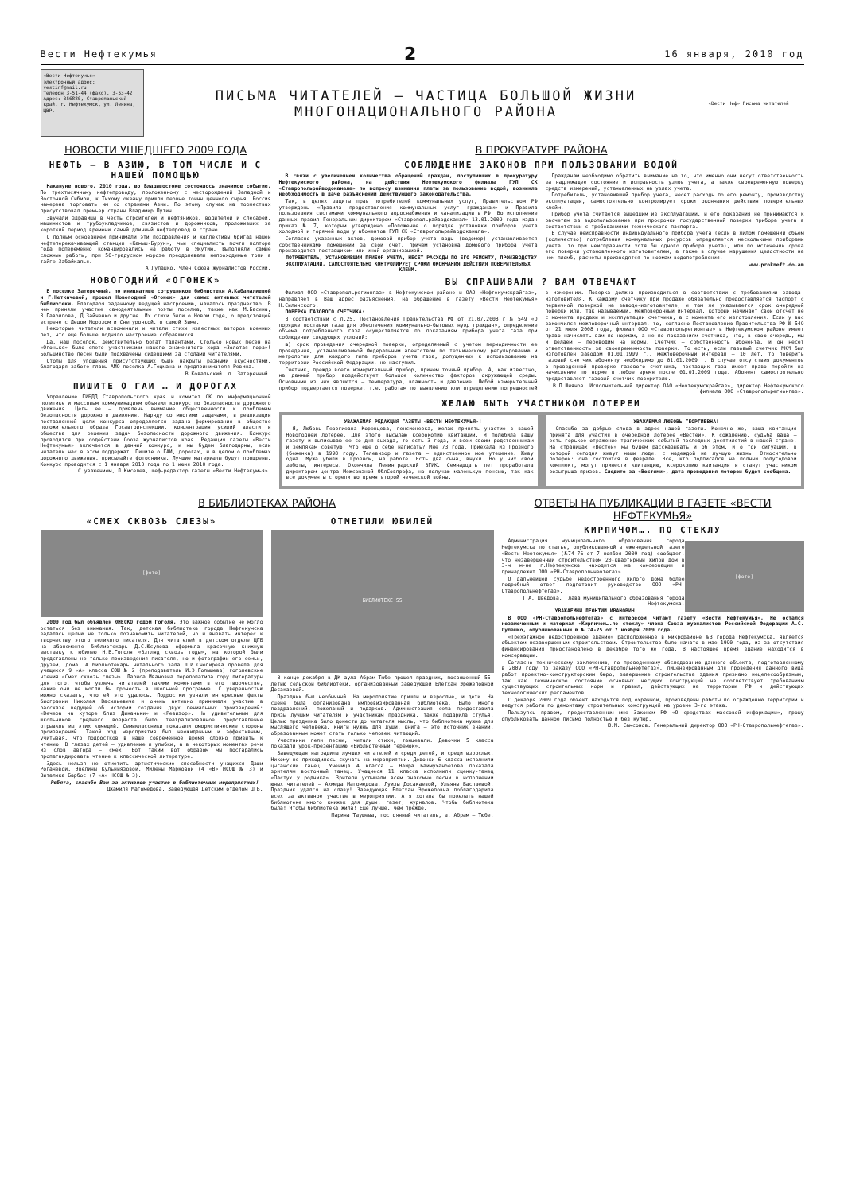Вести Нефтекумья 2 16 января, 2010 год
«Вести Нефтекумья»
электронный адрес: vestinf@mail.ru
Телефон 3-51-44 (факс), 3-53-42
Адрес: 356880, Ставропольский край, г. Нефтекумск, ул. Ленина, ЦВР.
ПИСЬМА ЧИТАТЕЛЕЙ – ЧАСТИЦА БОЛЬШОЙ ЖИЗНИ
МНОГОНАЦИОНАЛЬНОГО РАЙОНА
«Вести Неф» Письма читателей
НОВОСТИ УШЕДШЕГО 2009 ГОДА
НЕФТЬ – В АЗИЮ, В ТОМ ЧИСЛЕ И С НАШЕЙ ПОМОЩЬЮ
Накануне нового, 2010 года, во Владивостоке состоялось значимое событие. По трехтысячному нефтепроводу, проложенному с месторождений Западной и Восточной Сибири, к Тихому океану пришли первые тонны ценного сырья. Россия намерена торговать им со странами Азии. По этому случаю на торжествах присутствовал премьер страны Владимир Путин.
Звучали здравицы в честь строителей и нефтяников, водителей и слесарей, машинистов и трубоукладчиков, связистов и дорожников, проложивших за короткий период времени самый длинный нефтепровод в стране.
С полным основанием принимали эти поздравления и коллективы бригад нашей нефтеперекачивающей станции «Камыш-Бурун», чьи специалисты почти полтора года попеременно командировались на работу в Якутию. Выполняли самые сложные работы, при 50-градусном морозе преодолевали непроходимые топи в тайге Забайкалья.
А.Лупашко. Член Союза журналистов России.
НОВОГОДНИЙ «ОГОНЕК»
В поселке Затеречный, по инициативе сотрудников библиотеки А.Кабалалиевой и Г.Неткачевой, прошел Новогодний «Огонек» для самых активных читателей библиотеки. Благодаря заданному ведущей настроению, началось празднество. В нем приняли участие самодеятельные поэты поселка, такие как М.Басина, З.Гаврилова, Д.Зайченко и другие. Их стихи были о Новом годе, о предстоящей встрече с Дедом Морозом и Снегурочкой, о самой Зиме.
Некоторые читатели вспоминали и читали стихи известных авторов военных лет, что еще больше подняло настроение собравшихся.
Да, наш поселок, действительно богат талантами. Столько новых песен на «Огоньке» было спето участниками нашего знаменитого хора «Золотая пора»! Большинство песен были подхвачены сидевшими за столами читателями.
Столы для угощения присутствующих были накрыты разными вкусностями, благодаря заботе главы АМО поселка А.Гецмана и предпринимателя Ревина.
В.Ковальский. п. Затеречный.
ПИШИТЕ О ГАИ … И ДОРОГАХ
Управление ГИБДД Ставропольского края и комитет СК по информационной политике и массовым коммуникациям объявил конкурс по безопасности дорожного движения. Цель ее – привлечь внимание общественности к проблемам безопасности дорожного движения. Наряду со многими задачами, в реализации поставленной цели конкурса определяется задача формирования в обществе положительного образа Госавтоинспекции, концентрация усилий власти и общества для решения задач безопасности дорожного движения. Конкурс проводится при содействии Союза журналистов края. Редакция газеты «Вести Нефтекумья» включается в данный конкурс, и мы будем благодарны, если читатели нас в этом поддержат. Пишите о ГАИ, дорогах, и в целом о проблемах дорожного движения, присылайте фотоснимки. Лучшие материалы будут поощрены. Конкурс проводится с 1 января 2010 года по 1 июня 2010 года.
С уважением, Л.Киселев, шеф-редактор газеты «Вести Нефтекумья».
В ПРОКУРАТУРЕ РАЙОНА
СОБЛЮДЕНИЕ ЗАКОНОВ ПРИ ПОЛЬЗОВАНИИ ВОДОЙ
В связи с увеличением количества обращений граждан, поступивших в прокуратуру Нефтекумского района, на действия Нефтекумского филиала ГУП СК «Ставропольрайводоканала» по вопросу взимания платы за пользование водой, возникла необходимость в даче разъяснений действующего законодательства.
Так, в целях защиты прав потребителей коммунальных услуг, Правительством РФ утверждены «Правила предоставления коммунальных услуг гражданам» и Правила пользования системами коммунального водоснабжения и канализации в РФ. Во исполнение данных правил Генеральным директором «Ставропольрайводоканал» 13.01.2009 года издан приказ № 7, которым утверждено «Положение о порядке установки приборов учета холодной и горячей воды у абонентов ГУП СК «Ставропольрайводоканала».
Согласно указанных актов, домовой прибор учета воды (водомер) устанавливается собственниками помещений за свой счет, причем установка домового прибора учета производится поставщиком или иной организацией.
ПОТРЕБИТЕЛЬ, УСТАНОВИВШИЙ ПРИБОР УЧЕТА, НЕСЕТ РАСХОДЫ ПО ЕГО РЕМОНТУ, ПРОИЗВОДСТВУ ЭКСПЛУАТАЦИИ, САМОСТОЯТЕЛЬНО КОНТРОЛИРУЕТ СРОКИ ОКОНЧАНИЯ ДЕЙСТВИЯ ПОВЕРИТЕЛЬНЫХ КЛЕЙМ.
Гражданам необходимо обратить внимание на то, что именно они несут ответственность за надлежащее состояние и исправность узлов учета, а также своевременную поверку средств измерений, установленных на узлах учета.
Потребитель, установивший прибор учета, несет расходы по его ремонту, производству эксплуатации, самостоятельно контролирует сроки окончания действия поверительных клейм.
Прибор учета считается вышедшим из эксплуатации, и его показания не принимаются к расчетам за водопользование при просрочки государственной поверки прибора учета в соответствии с требованиями технического паспорта.
В случае неисправности индивидуального прибора учета (если в жилом помещении объем (количество) потребления коммунальных ресурсов определяется несколькими приборами учета, то при неисправности хотя бы одного прибора учета), или по истечении срока его поверки установленного изготовителем, а также в случае нарушения целостности на нем пломб, расчеты производятся по нормам водопотребления.
www.prokneft.do.am
ВЫ СПРАШИВАЛИ ? ВАМ ОТВЕЧАЮТ
Филиал ООО «Ставропольрегионгаз» в Нефтекумском районе и ОАО «Нефтекумскрайгаз», направляет в Ваш адрес разъяснения, на обращение в газету «Вести Нефтекумья» Н.Силинского.
ПОВЕРКА ГАЗОВОГО СЧЕТЧИКА:
В соответствии с п.25. Постановления Правительства РФ от 21.07.2008 г № 549 «О порядке поставки газа для обеспечения коммунально-бытовых нужд граждан», определение объема потребленного газа осуществляется по показаниям прибора учета газа при соблюдении следующих условий:
в) срок проведения очередной поверки, определяемый с учетом периодичности ее проведения, устанавливаемой Федеральным агентством по техническому регулированию и метрологии для каждого типа приборов учета газа, допущенных к использованию на территории Российской Федерации, не наступил.
Счетчик, прежде всего измерительный прибор, причем точный прибор. А, как известно, на данный прибор воздействует большое количество факторов окружающей среды. Основными из них являются – температура, влажность и давление. Любой измерительный прибор подвергается поверке, т.е. работам по выявлению или определению погрешностей в измерении. Поверка должна производиться в соответствии с требованиями завода-изготовителя. К каждому счетчику при продаже обязательно предоставляется паспорт с первичной поверкой на заводе-изготовителе, и там же указывается срок очередной поверки или, так называемый, межповерочный интервал, который начинает свой отсчет не с момента продажи и эксплуатации счетчика, а с момента его изготовления. Если у вас закончился межповерочный интервал, то, согласно Постановлению Правительства РФ № 549 от 21 июля 2008 года, филиал ООО «Ставропольрегионгаз» в Нефтекумском районе имеет право начислять вам по нормам, а не по показаниям счетчика, что, в свою очередь, мы и делаем – переводим на нормы. Счетчик – собственность абонента, и он несет ответственность за своевременность поверки. То есть, если газовый счетчик МКМ был изготовлен заводом 01.01.1999 г., межповерочный интервал – 10 лет, то поверить газовый счетчик абоненту необходимо до 01.01.2009 г. В случае отсутствия документов о проведенной проверке газового счетчика, поставщик газа имеет право перейти на начисление по норме в любое время после 01.01.2009 года. Абонент самостоятельно предоставляет газовый счетчик поверителю.
В.П.Шиянов. Исполнительный директор ОАО «Нефтекумскрайгаз», директор Нефтекумского филиала ООО «Ставропольрегионгаз».
ЖЕЛАЮ БЫТЬ УЧАСТНИКОМ ЛОТЕРЕИ
УВАЖАЕМАЯ РЕДАКЦИЯ ГАЗЕТЫ «ВЕСТИ НЕФТЕКУМЬЯ»!
Я, Любовь Георгиевна Коренцева, пенсионерка, желаю принять участие в вашей Новогодней лотерее. Для этого высылаю ксерокопию квитанции. Я полюбила вашу газету и выписываю ее со дня выхода, то есть 3 года, и всем своим родственникам и землякам советую. Что еще о себе написать? Мне 73 года. Приехала из Грозного (беженка) в 1998 году. Телевизор и газета – единственное мое утешение. Живу одна. Мужа убили в Грозном, на работе. Есть два сына, внуки. Но у них свои заботы, интересы. Окончила Ленинградский ВГИК. Семнадцать лет проработала директором центра Межсоюзной ОблСовпрофа, но получаю маленькую пенсию, так как все документы сгорели во время второй чеченской войны.
УВАЖАЕМАЯ ЛЮБОВЬ ГЕОРГИЕВНА!
Спасибо за добрые слова в адрес нашей газеты. Конечно же, ваша квитанция принята для участия в очередной лотерее «Вестей». К сожалению, судьба ваша – есть горькое отражение трагических событий последних десятилетий в нашей стране. На страницах «Вестей» мы будем рассказывать и об этом, и о той ситуации, в которой сегодня живут наши люди, с надеждой на лучшую жизнь. Относительно лотереи: она состоится в феврале. Все, кто подписался на полный полугодовой комплект, могут принести квитанцию, ксерокопию квитанции и станут участником розыгрыша призов. Следите за «Вестями», дата проведения лотереи будет сообщена.
В БИБЛИОТЕКАХ РАЙОНА
«СМЕХ СКВОЗЬ СЛЕЗЫ»
[фото]
2009 год был объявлен ЮНЕСКО годом Гоголя. Это важное событие не могло остаться без внимания. Так, детская библиотека города Нефтекумска задалась целью не только познакомить читателей, но и вызвать интерес к творчеству этого великого писателя. Для читателей в детском отделе ЦГБ на абонементе библиотекарь Д.С.Юсупова оформила красочную книжную выставку к юбилею Н.В.Гоголя «Взгляд сквозь годы», на которой были представлены не только произведения писателя, но и фотографии его семьи, друзей, дома. А библиотекарь читального зала Л.И.Снегирева провела для учащихся 9 «А» класса СОШ № 2 (преподаватель И.Э.Голышева) гоголевские чтения «Смех сквозь слезы». Лариса Ивановна перелопатила гору литературы для того, чтобы увлечь читателей такими моментами в его творчестве, какие они не могли бы прочесть в школьной программе. С уверенностью можно сказать, что ей это удалось. Подростки узнали интересные факты биографии Николая Васильевича и очень активно принимали участие в рассказе ведущей об истории создания двух гениальных произведений: «Вечера на хуторе близ Диканьки» и «Ревизор». Но удивительным для школьников среднего возраста было театрализованное представление отрывков из этих комедий. Семиклассники показали юмористические стороны произведений. Такой ход мероприятия был неожиданным и эффективным, учитывая, что подростков в наше современное время сложно привить к чтению. В глазах детей – удивление и улыбки, а в некоторых моментах речи из слов автора – смех. Вот таким вот образом мы постарались пропагандировать чтение к классической литературе.
Здесь нельзя не отметить артистические способности учащихся Даши Рогачевой, Эвелины Кульниязовой, Милены Марковой (4 «В» НСОШ № 3) и Виталика Барбос (7 «А» НСОШ № 3).
Ребята, спасибо Вам за активное участие в библиотечных мероприятиях!
Джамиля Магомедова. Заведующая Детским отделом ЦГБ.
ОТМЕТИЛИ ЮБИЛЕЙ
БИБЛИОТЕКЕ 55
В конце декабря в ДК аула Абрам-Тюбе прошел праздник, посвященный 55-летию сельской библиотеки, организованный заведующей Елетхан Эрежеповной Досакаевой.
Праздник был необычный. На мероприятие пришли и взрослые, и дети. На сцене была организована импровизированная библиотека. Было много поздравлений, пожеланий и подарков. Администрация села предоставила призы лучшим читателям и участникам праздника, также подарила стулья. Целью праздника было донести до читателя мысль, что библиотека нужна для мыслящего человека, книги нужны для души, книга – это источник знаний, образованным может стать только человек читающий.
Участники пели песни, читали стихи, танцевали. Девочки 5 класса показали урок-презентацию «Библиотечный теремок».
Заведующая наградила лучших читателей и среди детей, и среди взрослых. Никому не приходилось скучать на мероприятии. Девочки 6 класса исполнили цыганский танец. Ученица 4 класса – Наира Баймуханбетова показала зрителям восточный танец. Учащиеся 11 класса исполнили сценку-танец «Пастух у родника». Зрители услышали всем знакомые песни в исполнении юных читателей – Ахмеда Магомедова, Луизы Досакаевой, Ульяны Баспаевой. Праздник удался на славу! Заведующая Елетхан Эрежеповна поблагодарила всех за активное участие в мероприятии. А я хотела бы пожелать нашей библиотеке много книжек для души, газет, журналов. Чтобы библиотека была! Чтобы библиотека жила! Еще лучше, чем прежде.
Марина Таушева, постоянный читатель, а. Абрам – Тюбе.
ОТВЕТЫ НА ПУБЛИКАЦИИ В ГАЗЕТЕ «ВЕСТИ НЕФТЕКУМЬЯ»
КИРПИЧОМ…. ПО СТЕКЛУ
[фото]
Администрация муниципального образования города Нефтекумска по статье, опубликованной в еженедельной газете «Вести Нефтекумья» (№74-76 от 7 ноября 2009 год) сообщает, что незавершенный строительством 20-квартирный жилой дом в 3-м м-не г.Нефтекумска находится на консервации и принадлежит ООО «РН-Ставропольнефтегаз».
О дальнейшей судьбе недостроенного жилого дома более подробный ответ подготовит руководство ООО «РН-Ставропольнефтегаз».
Т.А. Шведова. Глава муниципального образования города Нефтекумска.
УВАЖАЕМЫЙ ЛЕОНТИЙ ИВАНОВИЧ!
В ООО «РН-Ставропольнефтегаз» с интересом читают газету «Вести Нефтекумья». Не остался незамеченным и материал «Кирпичом….по стеклу» члена Союза журналистов Российской Федерации А.С. Лупашко, опубликованный в № 74-75 от 7 ноября 2009 года.
«Трехэтажное недостроенное здание» расположенное в микрорайоне №3 города Нефтекумска, является объектом незавершенным строительством. Строительство было начато в мае 1990 года, из-за отсутствия финансирования приостановлено в декабре того же года. В настоящее время здание находится в консервации.
Согласно техническому заключению, по проведенному обследованию данного объекта, подготовленному в 2009 году по заказу ООО «РН-Ставропольнефтегаз», лицензированным для проведения данного вида работ проектно-конструкторским бюро, завершение строительства здания признано нецелесообразным, так как техническое состояние основных несущих конструкций не соответствует требованиям существующих строительных норм и правил, действующих на территории РФ и действующих технологических регламентов.
С декабря 2009 года объект находится под охранной, произведены работы по ограждению территории и ведутся работы по демонтажу строительных конструкций на уровне 3-го этажа.
Пользуясь правом, предоставленным мне Законом РФ «О средствах массовой информации», прошу опубликовать данное письмо полностью и без купюр.
Ю.М. Самсонов. Генеральный директор ООО «РН-Ставропольнефтегаз».